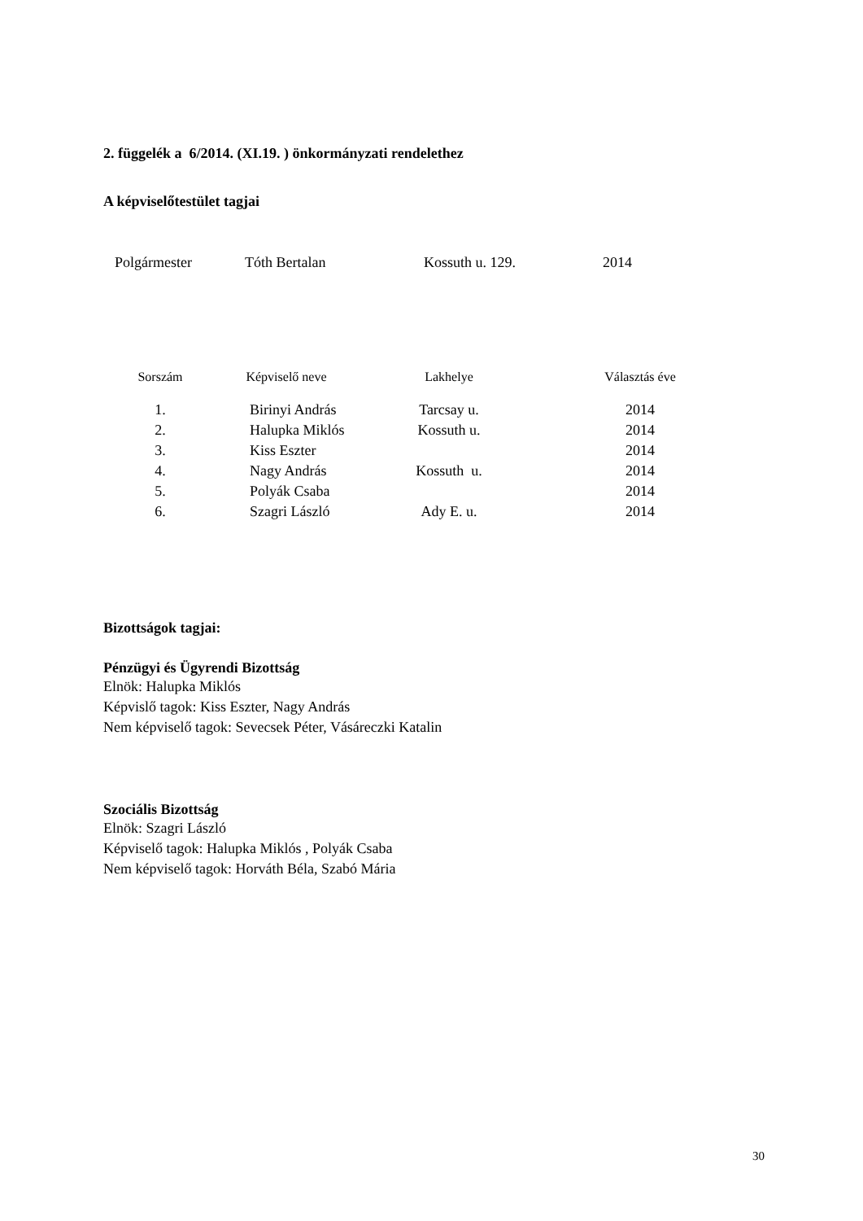2. függelék a 6/2014. (XI.19. ) önkormányzati rendelethez
A képviselőtestület tagjai
| Polgármester | Tóth Bertalan | Kossuth u. 129. | 2014 |
| Sorszám | Képviselő neve | Lakhelye | Választás éve |
| --- | --- | --- | --- |
| 1. | Birinyi András | Tarcsay u. | 2014 |
| 2. | Halupka Miklós | Kossuth u. | 2014 |
| 3. | Kiss Eszter | | 2014 |
| 4. | Nagy András | Kossuth u. | 2014 |
| 5. | Polyák Csaba | | 2014 |
| 6. | Szagri László | Ady E. u. | 2014 |
Bizottságok tagjai:
Pénzügyi és Ügyrendi Bizottság
Elnök: Halupka Miklós
Képvislő tagok: Kiss Eszter, Nagy András
Nem képviselő tagok: Sevecsek Péter, Vásáreczki Katalin
Szociális Bizottság
Elnök: Szagri László
Képviselő tagok: Halupka Miklós , Polyák Csaba
Nem képviselő tagok: Horváth Béla, Szabó Mária
30